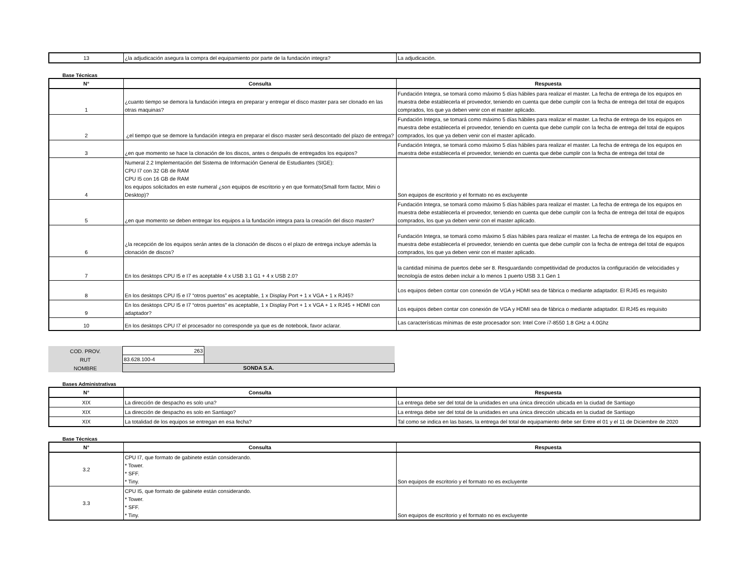| 13 | ¿la adjudicación asegura la compra del equipamiento por parte de la fundación integra? | La adjudicación. |
Base Técnicas
| N° | Consulta | Respuesta |
| --- | --- | --- |
| 1 | ¿cuanto tiempo se demora la fundación integra en preparar y entregar el disco master para ser clonado en las otras maquinas? | Fundación Integra, se tomará como máximo 5 días hábiles para realizar el master. La fecha de entrega de los equipos en muestra debe establecerla el proveedor, teniendo en cuenta que debe cumplir con la fecha de entrega del total de equipos comprados, los que ya deben venir con el master aplicado. |
| 2 | ¿el tiempo que se demore la fundación integra en preparar el disco master será descontado del plazo de entrega? | Fundación Integra, se tomará como máximo 5 días hábiles para realizar el master. La fecha de entrega de los equipos en muestra debe establecerla el proveedor, teniendo en cuenta que debe cumplir con la fecha de entrega del total de equipos comprados, los que ya deben venir con el master aplicado. |
| 3 | ¿en que momento se hace la clonación de los discos, antes o después de entregados los equipos? | Fundación Integra, se tomará como máximo 5 días hábiles para realizar el master. La fecha de entrega de los equipos en muestra debe establecerla el proveedor, teniendo en cuenta que debe cumplir con la fecha de entrega del total de |
| 4 | Numeral 2.2 Implementación del Sistema de Información General de Estudiantes (SIGE): CPU I7 con 32 GB de RAM CPU I5 con 16 GB de RAM los equipos solicitados en este numeral ¿son equipos de escritorio y en que formato(Small form factor, Mini o Desktop)? | Son equipos de escritorio y el formato no es excluyente |
| 5 | ¿en que momento se deben entregar los equipos a la fundación integra para la creación del disco master? | Fundación Integra, se tomará como máximo 5 días hábiles para realizar el master. La fecha de entrega de los equipos en muestra debe establecerla el proveedor, teniendo en cuenta que debe cumplir con la fecha de entrega del total de equipos comprados, los que ya deben venir con el master aplicado. |
| 6 | ¿la recepción de los equipos serán antes de la clonación de discos o el plazo de entrega incluye además la clonación de discos? | Fundación Integra, se tomará como máximo 5 días hábiles para realizar el master. La fecha de entrega de los equipos en muestra debe establecerla el proveedor, teniendo en cuenta que debe cumplir con la fecha de entrega del total de equipos comprados, los que ya deben venir con el master aplicado. |
| 7 | En los desktops CPU I5 e I7 es aceptable 4 x USB 3.1 G1 + 4 x USB 2.0? | la cantidad mínima de puertos debe ser 8. Resguardando competitividad de productos la configuración de velocidades y tecnología de estos deben incluir a lo menos 1 puerto USB 3.1 Gen 1 |
| 8 | En los desktops CPU I5 e I7 “otros puertos” es aceptable, 1 x Display Port + 1 x VGA + 1 x RJ45? | Los equipos deben contar con conexión de VGA y HDMI sea de fábrica o mediante adaptador. El RJ45 es requisito |
| 9 | En los desktops CPU I5 e I7 “otros puertos” es aceptable, 1 x Display Port + 1 x VGA + 1 x RJ45 + HDMI con adaptador? | Los equipos deben contar con conexión de VGA y HDMI sea de fábrica o mediante adaptador. El RJ45 es requisito |
| 10 | En los desktops CPU I7 el procesador no corresponde ya que es de notebook, favor aclarar. | Las características mínimas de este procesador son: Intel Core i7-8550 1.8 GHz a 4.0Ghz |
| COD. PROV. | 263 | |
| RUT | 83.628.100-4 | |
| NOMBRE | SONDA S.A. | |
Bases Administrativas
| N° | Consulta | Respuesta |
| --- | --- | --- |
| XIX | La dirección de despacho es solo una? | La entrega debe ser del total de la unidades en una única dirección ubicada en la ciudad de Santiago |
| XIX | La dirección de despacho es solo en Santiago? | La entrega debe ser del total de la unidades en una única dirección ubicada en la ciudad de Santiago |
| XIX | La totalidad de los equipos se entregan en esa fecha? | Tal como se indica en las bases, la entrega del total de equipamiento debe ser Entre el 01 y el 11 de Diciembre de 2020 |
Base Técnicas
| N° | Consulta | Respuesta |
| --- | --- | --- |
| 3.2 | CPU I7, que formato de gabinete están considerando. * Tower. * SFF. * Tiny. | Son equipos de escritorio y el formato no es excluyente |
| 3.3 | CPU I5, que formato de gabinete están considerando. * Tower. * SFF. * Tiny. | Son equipos de escritorio y el formato no es excluyente |